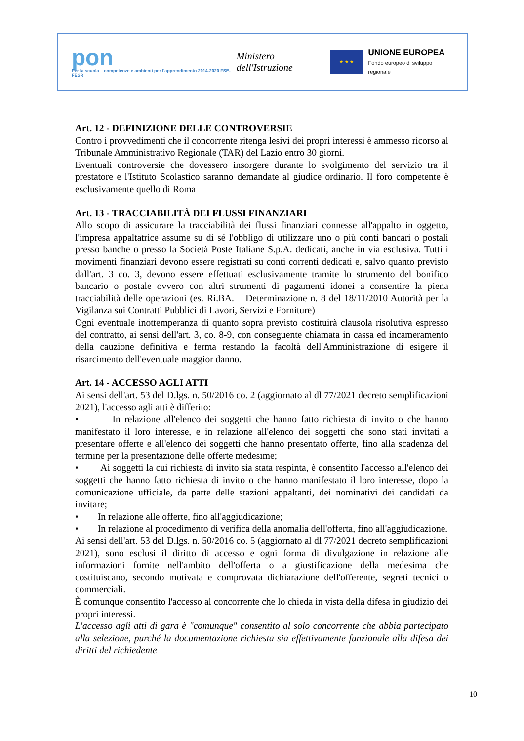pon
Per la scuola – competenze e ambienti per l'apprendimento 2014-2020 FSE-FESR
Ministero dell'Istruzione
★ ★ ★
UNIONE EUROPEA
Fondo europeo di sviluppo regionale
Art. 12 - DEFINIZIONE DELLE CONTROVERSIE
Contro i provvedimenti che il concorrente ritenga lesivi dei propri interessi è ammesso ricorso al Tribunale Amministrativo Regionale (TAR) del Lazio entro 30 giorni.
Eventuali controversie che dovessero insorgere durante lo svolgimento del servizio tra il prestatore e l'Istituto Scolastico saranno demandate al giudice ordinario. Il foro competente è esclusivamente quello di Roma
Art. 13 - TRACCIABILITÀ DEI FLUSSI FINANZIARI
Allo scopo di assicurare la tracciabilità dei flussi finanziari connesse all'appalto in oggetto, l'impresa appaltatrice assume su di sé l'obbligo di utilizzare uno o più conti bancari o postali presso banche o presso la Società Poste Italiane S.p.A. dedicati, anche in via esclusiva. Tutti i movimenti finanziari devono essere registrati su conti correnti dedicati e, salvo quanto previsto dall'art. 3 co. 3, devono essere effettuati esclusivamente tramite lo strumento del bonifico bancario o postale ovvero con altri strumenti di pagamenti idonei a consentire la piena tracciabilità delle operazioni (es. Ri.BA. – Determinazione n. 8 del 18/11/2010 Autorità per la Vigilanza sui Contratti Pubblici di Lavori, Servizi e Forniture)
Ogni eventuale inottemperanza di quanto sopra previsto costituirà clausola risolutiva espresso del contratto, ai sensi dell'art. 3, co. 8-9, con conseguente chiamata in cassa ed incameramento della cauzione definitiva e ferma restando la facoltà dell'Amministrazione di esigere il risarcimento dell'eventuale maggior danno.
Art. 14 - ACCESSO AGLI ATTI
Ai sensi dell'art. 53 del D.lgs. n. 50/2016 co. 2 (aggiornato al dl 77/2021 decreto semplificazioni 2021), l'accesso agli atti è differito:
• In relazione all'elenco dei soggetti che hanno fatto richiesta di invito o che hanno manifestato il loro interesse, e in relazione all'elenco dei soggetti che sono stati invitati a presentare offerte e all'elenco dei soggetti che hanno presentato offerte, fino alla scadenza del termine per la presentazione delle offerte medesime;
• Ai soggetti la cui richiesta di invito sia stata respinta, è consentito l'accesso all'elenco dei soggetti che hanno fatto richiesta di invito o che hanno manifestato il loro interesse, dopo la comunicazione ufficiale, da parte delle stazioni appaltanti, dei nominativi dei candidati da invitare;
• In relazione alle offerte, fino all'aggiudicazione;
• In relazione al procedimento di verifica della anomalia dell'offerta, fino all'aggiudicazione.
Ai sensi dell'art. 53 del D.lgs. n. 50/2016 co. 5 (aggiornato al dl 77/2021 decreto semplificazioni 2021), sono esclusi il diritto di accesso e ogni forma di divulgazione in relazione alle informazioni fornite nell'ambito dell'offerta o a giustificazione della medesima che costituiscano, secondo motivata e comprovata dichiarazione dell'offerente, segreti tecnici o commerciali.
È comunque consentito l'accesso al concorrente che lo chieda in vista della difesa in giudizio dei propri interessi.
L'accesso agli atti di gara è "comunque" consentito al solo concorrente che abbia partecipato alla selezione, purché la documentazione richiesta sia effettivamente funzionale alla difesa dei diritti del richiedente
10